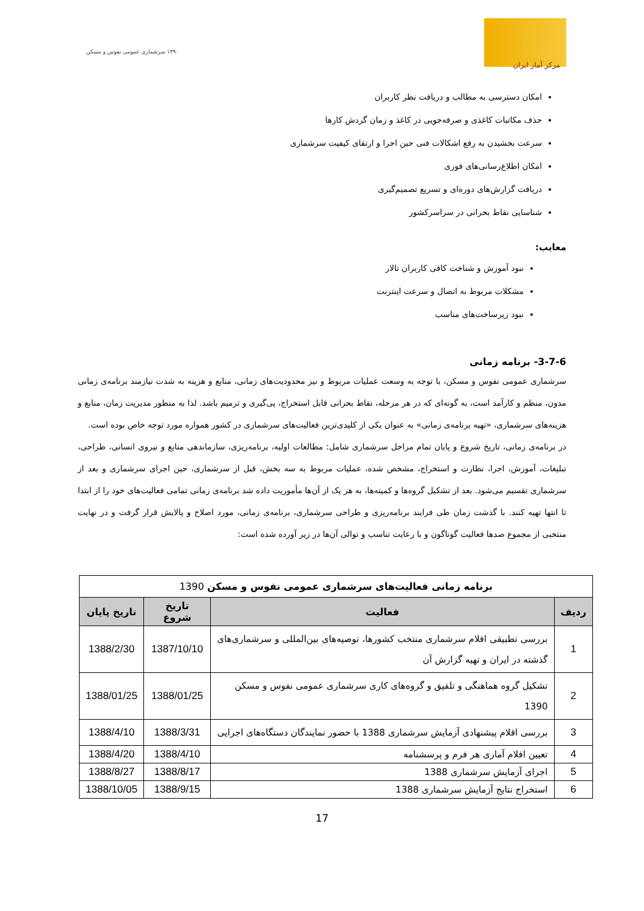مرکز آمار ایران
۱۳۹۰ سرشماری عمومی نفوس و مسکن
امکان دسترسی به مطالب و دریافت نظر کاربران
حذف مکاتبات کاغذی و صرفه‌جویی در کاغذ و زمان گردش کارها
سرعت بخشیدن به رفع اشکالات فنی حین اجرا و ارتقای کیفیت سرشماری
امکان اطلاع‌رسانی‌های فوری
دریافت گزارش‌های دوره‌ای و تسریع تصمیم‌گیری
شناسایی نقاط بحرانی در سراسرکشور
معایب:
نبود آموزش و شناخت کافی کاربران تالار
مشکلات مربوط به اتصال و سرعت اینترنت
نبود زیرساخت‌های مناسب
3-7-6- برنامه زمانی
سرشماری عمومی نفوس و مسکن، با توجه به وسعت عملیات مربوط و نیز محدودیت‌های زمانی، منابع و هزینه به شدت نیازمند برنامه‌ی زمانی مدون، منظم و کارآمد است، به گونه‌ای که در هر مرحله، نقاط بحرانی قابل استخراج، پی‌گیری و ترمیم باشد. لذا به منظور مدیریت زمان، منابع و هزینه‌های سرشماری، «تهیه برنامه‌ی زمانی» به عنوان یکی از کلیدی‌ترین فعالیت‌های سرشماری در کشور همواره مورد توجه خاص بوده است.
در برنامه‌ی زمانی، تاریخ شروع و پایان تمام مراحل سرشماری شامل: مطالعات اولیه، برنامه‌ریزی، سازماندهی منابع و نیروی انسانی، طراحی، تبلیغات، آموزش، اجرا، نظارت و استخراج، مشخص شده، عملیات مربوط به سه بخش، قبل از سرشماری، حین اجرای سرشماری و بعد از سرشماری تقسیم می‌شود. بعد از تشکیل گروه‌ها و کمیته‌ها، به هر یک از آن‌ها مأموریت داده شد برنامه‌ی زمانی تمامی فعالیت‌های خود را از ابتدا تا انتها تهیه کنند. با گذشت زمان طی فرایند برنامه‌ریزی و طراحی سرشماری، برنامه‌ی زمانی، مورد اصلاح و پالایش قرار گرفت و در نهایت منتخبی از مجموع صدها فعالیت گوناگون و با رعایت تناسب و توالی آن‌ها در زیر آورده شده است:
| برنامه زمانی فعالیت‌های سرشماری عمومی نفوس و مسکن 1390 | | | |
| ردیف | فعالیت | تاریخ شروع | تاریخ پایان |
| 1 | بررسی تطبیقی اقلام سرشماری منتخب کشورها، توصیه‌های بین‌المللی و سرشماری‌های گذشته در ایران و تهیه گزارش آن | 1387/10/10 | 1388/2/30 |
| 2 | تشکیل گروه هماهنگی و تلفیق و گروه‌های کاری سرشماری عمومی نفوس و مسکن 1390 | 1388/01/25 | 1388/01/25 |
| 3 | بررسی اقلام پیشنهادی آزمایش سرشماری 1388 با حضور نمایندگان دستگاه‌های اجرایی | 1388/3/31 | 1388/4/10 |
| 4 | تعیین اقلام آماری هر فرم و پرسشنامه | 1388/4/10 | 1388/4/20 |
| 5 | اجرای آزمایش سرشماری 1388 | 1388/8/17 | 1388/8/27 |
| 6 | استخراج نتایج آزمایش سرشماری 1388 | 1388/9/15 | 1388/10/05 |
17